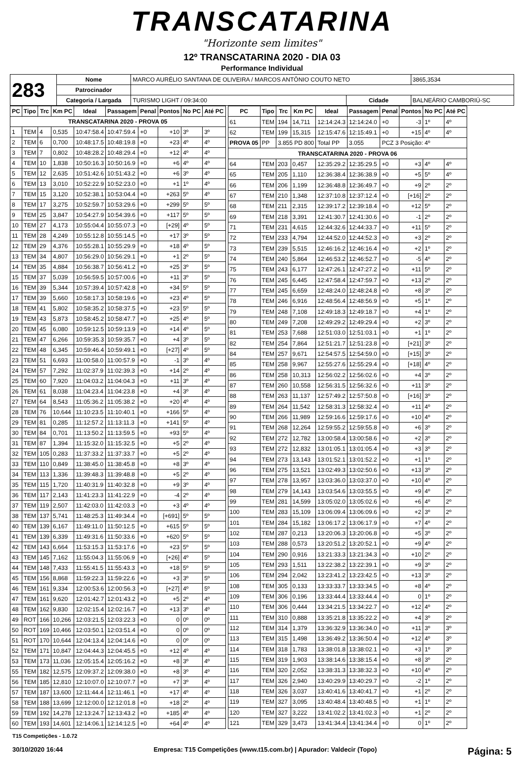TRANSCATARINA
"Horizonte sem limites"
12º TRANSCATARINA 2020 - DIA 03
Performance Individual
| 283 | Nome | MARCO AURÉLIO SANTANA DE OLIVEIRA / MARCOS ANTÔNIO COUTO NETO | | | 3865,3534 |
| | Patrocinador | | | | |
| | Categoria / Largada | TURISMO LIGHT / 09:34:00 | Cidade | BALNEÁRIO CAMBORIÚ-SC | |
| PC | Tipo | Trc | Km PC | Ideal | Passagem | Penal | Pontos | No PC | Até PC |
| --- | --- | --- | --- | --- | --- | --- | --- | --- | --- |
| TRANSCATARINA 2020 - PROVA 05 | | | | | | | | | |
| 1 | TEM | 4 | 0,535 | 10:47:58.4 | 10:47:59.4 | +0 | +10 | 3º | 3º |
| 2 | TEM | 6 | 0,700 | 10:48:17.5 | 10:48:19.8 | +0 | +23 | 4º | 4º |
| 3 | TEM | 7 | 0,802 | 10:48:28.2 | 10:48:29.4 | +0 | +12 | 4º | 4º |
| 4 | TEM | 10 | 1,838 | 10:50:16.3 | 10:50:16.9 | +0 | +6 | 4º | 4º |
| 5 | TEM | 12 | 2,635 | 10:51:42.6 | 10:51:43.2 | +0 | +6 | 3º | 4º |
| 6 | TEM | 13 | 3,010 | 10:52:22.9 | 10:52:23.0 | +0 | +1 | 1º | 4º |
| 7 | TEM | 15 | 3,120 | 10:52:38.1 | 10:53:04.4 | +0 | +263 | 5º | 4º |
| 8 | TEM | 17 | 3,275 | 10:52:59.7 | 10:53:29.6 | +0 | +299 | 5º | 5º |
| 9 | TEM | 25 | 3,847 | 10:54:27.9 | 10:54:39.6 | +0 | +117 | 5º | 5º |
| 10 | TEM | 27 | 4,173 | 10:55:04.4 | 10:55:07.3 | +0 | [+29] | 4º | 5º |
| 11 | TEM | 28 | 4,249 | 10:55:12.8 | 10:55:14.5 | +0 | +17 | 3º | 5º |
| 12 | TEM | 29 | 4,376 | 10:55:28.1 | 10:55:29.9 | +0 | +18 | 4º | 5º |
| 13 | TEM | 34 | 4,807 | 10:56:29.0 | 10:56:29.1 | +0 | +1 | 2º | 5º |
| 14 | TEM | 35 | 4,884 | 10:56:38.7 | 10:56:41.2 | +0 | +25 | 3º | 5º |
| 15 | TEM | 37 | 5,039 | 10:56:59.5 | 10:57:00.6 | +0 | +11 | 3º | 5º |
| 16 | TEM | 39 | 5,344 | 10:57:39.4 | 10:57:42.8 | +0 | +34 | 5º | 5º |
| 17 | TEM | 39 | 5,660 | 10:58:17.3 | 10:58:19.6 | +0 | +23 | 4º | 5º |
| 18 | TEM | 41 | 5,802 | 10:58:35.2 | 10:58:37.5 | +0 | +23 | 5º | 5º |
| 19 | TEM | 43 | 5,873 | 10:58:45.2 | 10:58:47.7 | +0 | +25 | 4º | 5º |
| 20 | TEM | 45 | 6,080 | 10:59:12.5 | 10:59:13.9 | +0 | +14 | 4º | 5º |
| 21 | TEM | 47 | 6,266 | 10:59:35.3 | 10:59:35.7 | +0 | +4 | 3º | 5º |
| 22 | TEM | 48 | 6,345 | 10:59:46.4 | 10:59:49.1 | +0 | [+27] | 4º | 5º |
| 23 | TEM | 51 | 6,693 | 11:00:58.0 | 11:00:57.9 | +0 | -1 | 3º | 4º |
| 24 | TEM | 57 | 7,292 | 11:02:37.9 | 11:02:39.3 | +0 | +14 | 2º | 4º |
| 25 | TEM | 60 | 7,920 | 11:04:03.2 | 11:04:04.3 | +0 | +11 | 3º | 4º |
| 26 | TEM | 61 | 8,038 | 11:04:23.4 | 11:04:23.8 | +0 | +4 | 3º | 4º |
| 27 | TEM | 64 | 8,543 | 11:05:36.2 | 11:05:38.2 | +0 | +20 | 4º | 4º |
| 28 | TEM | 76 | 10,644 | 11:10:23.5 | 11:10:40.1 | +0 | +166 | 5º | 4º |
| 29 | TEM | 81 | 0,285 | 11:12:57.2 | 11:13:11.3 | +0 | +141 | 5º | 4º |
| 30 | TEM | 84 | 0,701 | 11:13:50.2 | 11:13:59.5 | +0 | +93 | 5º | 4º |
| 31 | TEM | 87 | 1,394 | 11:15:32.0 | 11:15:32.5 | +0 | +5 | 2º | 4º |
| 32 | TEM | 105 | 0,283 | 11:37:33.2 | 11:37:33.7 | +0 | +5 | 2º | 4º |
| 33 | TEM | 110 | 0,849 | 11:38:45.0 | 11:38:45.8 | +0 | +8 | 3º | 4º |
| 34 | TEM | 113 | 1,336 | 11:39:48.3 | 11:39:48.8 | +0 | +5 | 2º | 4º |
| 35 | TEM | 115 | 1,720 | 11:40:31.9 | 11:40:32.8 | +0 | +9 | 3º | 4º |
| 36 | TEM | 117 | 2,143 | 11:41:23.3 | 11:41:22.9 | +0 | -4 | 2º | 4º |
| 37 | TEM | 119 | 2,507 | 11:42:03.0 | 11:42:03.3 | +0 | +3 | 4º | 4º |
| 38 | TEM | 137 | 5,741 | 11:48:25.3 | 11:49:34.4 | +0 | [+691] | 5º | 5º |
| 40 | TEM | 139 | 6,167 | 11:49:11.0 | 11:50:12.5 | +0 | +615 | 5º | 5º |
| 41 | TEM | 139 | 6,339 | 11:49:31.6 | 11:50:33.6 | +0 | +620 | 5º | 5º |
| 42 | TEM | 143 | 6,664 | 11:53:15.3 | 11:53:17.6 | +0 | +23 | 5º | 5º |
| 43 | TEM | 145 | 7,162 | 11:55:04.3 | 11:55:06.9 | +0 | [+26] | 4º | 5º |
| 44 | TEM | 148 | 7,433 | 11:55:41.5 | 11:55:43.3 | +0 | +18 | 5º | 5º |
| 45 | TEM | 156 | 8,868 | 11:59:22.3 | 11:59:22.6 | +0 | +3 | 3º | 5º |
| 46 | TEM | 161 | 9,334 | 12:00:53.6 | 12:00:56.3 | +0 | [+27] | 4º | 5º |
| 47 | TEM | 161 | 9,620 | 12:01:42.7 | 12:01:43.2 | +0 | +5 | 2º | 4º |
| 48 | TEM | 162 | 9,830 | 12:02:15.4 | 12:02:16.7 | +0 | +13 | 3º | 4º |
| 49 | ROT | 166 | 10,266 | 12:03:21.5 | 12:03:22.3 | +0 | 0 | 0º | 0º |
| 50 | ROT | 169 | 10,466 | 12:03:50.1 | 12:03:51.4 | +0 | 0 | 0º | 0º |
| 51 | ROT | 170 | 10,644 | 12:04:13.4 | 12:04:14.6 | +0 | 0 | 0º | 0º |
| 52 | TEM | 171 | 10,847 | 12:04:44.3 | 12:04:45.5 | +0 | +12 | 4º | 4º |
| 53 | TEM | 173 | 11,036 | 12:05:15.4 | 12:05:16.2 | +0 | +8 | 3º | 4º |
| 55 | TEM | 182 | 12,575 | 12:09:37.2 | 12:09:38.0 | +0 | +8 | 3º | 4º |
| 56 | TEM | 185 | 12,810 | 12:10:07.0 | 12:10:07.7 | +0 | +7 | 3º | 4º |
| 57 | TEM | 187 | 13,600 | 12:11:44.4 | 12:11:46.1 | +0 | +17 | 4º | 4º |
| 58 | TEM | 188 | 13,699 | 12:12:00.0 | 12:12:01.8 | +0 | +18 | 2º | 4º |
| 59 | TEM | 192 | 14,278 | 12:13:24.7 | 12:13:43.2 | +0 | +185 | 4º | 4º |
| 60 | TEM | 193 | 14,601 | 12:14:06.1 | 12:14:12.5 | +0 | +64 | 4º | 4º |
| PC | Tipo | Trc | Km PC | Ideal | Passagem | Penal | Pontos | No PC | Até PC |
| --- | --- | --- | --- | --- | --- | --- | --- | --- | --- |
| 61 | TEM | 194 | 14,711 | 12:14:24.3 | 12:14:24.0 | +0 | -3 | 1º | 4º |
| 62 | TEM | 199 | 15,315 | 12:15:47.6 | 12:15:49.1 | +0 | +15 | 4º | 4º |
| PROVA 05 | PP | 3.855 PD 800 | | Total PP | 3.055 | PCZ 3 Posição: 4º | | | |
| TRANSCATARINA 2020 - PROVA 06 | | | | | | | | | |
| 64 | TEM | 203 | 0,457 | 12:35:29.2 | 12:35:29.5 | +0 | +3 | 4º | 4º |
| 65 | TEM | 205 | 1,110 | 12:36:38.4 | 12:36:38.9 | +0 | +5 | 5º | 4º |
| 66 | TEM | 206 | 1,199 | 12:36:48.8 | 12:36:49.7 | +0 | +9 | 2º | 2º |
| 67 | TEM | 210 | 1,348 | 12:37:10.8 | 12:37:12.4 | +0 | [+16] | 2º | 2º |
| 68 | TEM | 211 | 2,315 | 12:39:17.2 | 12:39:18.4 | +0 | +12 | 5º | 2º |
| 69 | TEM | 218 | 3,391 | 12:41:30.7 | 12:41:30.6 | +0 | -1 | 2º | 2º |
| 71 | TEM | 231 | 4,615 | 12:44:32.6 | 12:44:33.7 | +0 | +11 | 5º | 2º |
| 72 | TEM | 233 | 4,794 | 12:44:52.0 | 12:44:52.3 | +0 | +3 | 2º | 2º |
| 73 | TEM | 239 | 5,515 | 12:46:16.2 | 12:46:16.4 | +0 | +2 | 1º | 2º |
| 74 | TEM | 240 | 5,864 | 12:46:53.2 | 12:46:52.7 | +0 | -5 | 4º | 2º |
| 75 | TEM | 243 | 6,177 | 12:47:26.1 | 12:47:27.2 | +0 | +11 | 5º | 2º |
| 76 | TEM | 245 | 6,445 | 12:47:58.4 | 12:47:59.7 | +0 | +13 | 2º | 2º |
| 77 | TEM | 245 | 6,659 | 12:48:24.0 | 12:48:24.8 | +0 | +8 | 3º | 2º |
| 78 | TEM | 246 | 6,916 | 12:48:56.4 | 12:48:56.9 | +0 | +5 | 1º | 2º |
| 79 | TEM | 248 | 7,108 | 12:49:18.3 | 12:49:18.7 | +0 | +4 | 1º | 2º |
| 80 | TEM | 249 | 7,208 | 12:49:29.2 | 12:49:29.4 | +0 | +2 | 3º | 2º |
| 81 | TEM | 253 | 7,688 | 12:51:03.0 | 12:51:03.1 | +0 | +1 | 1º | 2º |
| 82 | TEM | 254 | 7,864 | 12:51:21.7 | 12:51:23.8 | +0 | [+21] | 3º | 2º |
| 84 | TEM | 257 | 9,671 | 12:54:57.5 | 12:54:59.0 | +0 | [+15] | 3º | 2º |
| 85 | TEM | 258 | 9,967 | 12:55:27.6 | 12:55:29.4 | +0 | [+18] | 4º | 2º |
| 86 | TEM | 258 | 10,313 | 12:56:02.2 | 12:56:02.6 | +0 | +4 | 3º | 2º |
| 87 | TEM | 260 | 10,558 | 12:56:31.5 | 12:56:32.6 | +0 | +11 | 3º | 2º |
| 88 | TEM | 263 | 11,137 | 12:57:49.2 | 12:57:50.8 | +0 | [+16] | 3º | 2º |
| 89 | TEM | 264 | 11,542 | 12:58:31.3 | 12:58:32.4 | +0 | +11 | 4º | 2º |
| 90 | TEM | 266 | 11,989 | 12:59:16.6 | 12:59:17.6 | +0 | +10 | 4º | 2º |
| 91 | TEM | 268 | 12,264 | 12:59:55.2 | 12:59:55.8 | +0 | +6 | 3º | 2º |
| 92 | TEM | 272 | 12,782 | 13:00:58.4 | 13:00:58.6 | +0 | +2 | 3º | 2º |
| 93 | TEM | 272 | 12,832 | 13:01:05.1 | 13:01:05.4 | +0 | +3 | 3º | 2º |
| 94 | TEM | 273 | 13,143 | 13:01:52.1 | 13:01:52.2 | +0 | +1 | 1º | 2º |
| 96 | TEM | 275 | 13,521 | 13:02:49.3 | 13:02:50.6 | +0 | +13 | 3º | 2º |
| 97 | TEM | 278 | 13,957 | 13:03:36.0 | 13:03:37.0 | +0 | +10 | 4º | 2º |
| 98 | TEM | 279 | 14,143 | 13:03:54.6 | 13:03:55.5 | +0 | +9 | 4º | 2º |
| 99 | TEM | 281 | 14,599 | 13:05:02.0 | 13:05:02.6 | +0 | +6 | 4º | 2º |
| 100 | TEM | 283 | 15,109 | 13:06:09.4 | 13:06:09.6 | +0 | +2 | 3º | 2º |
| 101 | TEM | 284 | 15,182 | 13:06:17.2 | 13:06:17.9 | +0 | +7 | 4º | 2º |
| 102 | TEM | 287 | 0,213 | 13:20:06.3 | 13:20:06.8 | +0 | +5 | 3º | 2º |
| 103 | TEM | 288 | 0,573 | 13:20:51.2 | 13:20:52.1 | +0 | +9 | 4º | 2º |
| 104 | TEM | 290 | 0,916 | 13:21:33.3 | 13:21:34.3 | +0 | +10 | 2º | 2º |
| 105 | TEM | 293 | 1,511 | 13:22:38.2 | 13:22:39.1 | +0 | +9 | 3º | 2º |
| 106 | TEM | 294 | 2,042 | 13:23:41.2 | 13:23:42.5 | +0 | +13 | 3º | 2º |
| 108 | TEM | 305 | 0,133 | 13:33:33.7 | 13:33:34.5 | +0 | +8 | 4º | 2º |
| 109 | TEM | 306 | 0,196 | 13:33:44.4 | 13:33:44.4 | +0 | 0 | 1º | 2º |
| 110 | TEM | 306 | 0,444 | 13:34:21.5 | 13:34:22.7 | +0 | +12 | 4º | 2º |
| 111 | TEM | 310 | 0,888 | 13:35:21.8 | 13:35:22.2 | +0 | +4 | 3º | 2º |
| 112 | TEM | 314 | 1,379 | 13:36:32.9 | 13:36:34.0 | +0 | +11 | 3º | 3º |
| 113 | TEM | 315 | 1,498 | 13:36:49.2 | 13:36:50.4 | +0 | +12 | 4º | 3º |
| 114 | TEM | 318 | 1,783 | 13:38:01.8 | 13:38:02.1 | +0 | +3 | 1º | 3º |
| 115 | TEM | 319 | 1,903 | 13:38:14.6 | 13:38:15.4 | +0 | +8 | 3º | 2º |
| 116 | TEM | 320 | 2,052 | 13:38:31.3 | 13:38:32.3 | +0 | +10 | 4º | 2º |
| 117 | TEM | 326 | 2,940 | 13:40:29.9 | 13:40:29.7 | +0 | -2 | 1º | 2º |
| 118 | TEM | 326 | 3,037 | 13:40:41.6 | 13:40:41.7 | +0 | +1 | 2º | 2º |
| 119 | TEM | 327 | 3,095 | 13:40:48.4 | 13:40:48.5 | +0 | +1 | 1º | 2º |
| 120 | TEM | 327 | 3,222 | 13:41:02.2 | 13:41:02.3 | +0 | +1 | 2º | 2º |
| 121 | TEM | 329 | 3,473 | 13:41:34.4 | 13:41:34.4 | +0 | 0 | 1º | 2º |
T15 Competições - 1.0.72
30/10/2020 16:44 Empresa: T15 Competições (www.t15.com.br) | Apurador: Valdecir (Topo) Página: 5